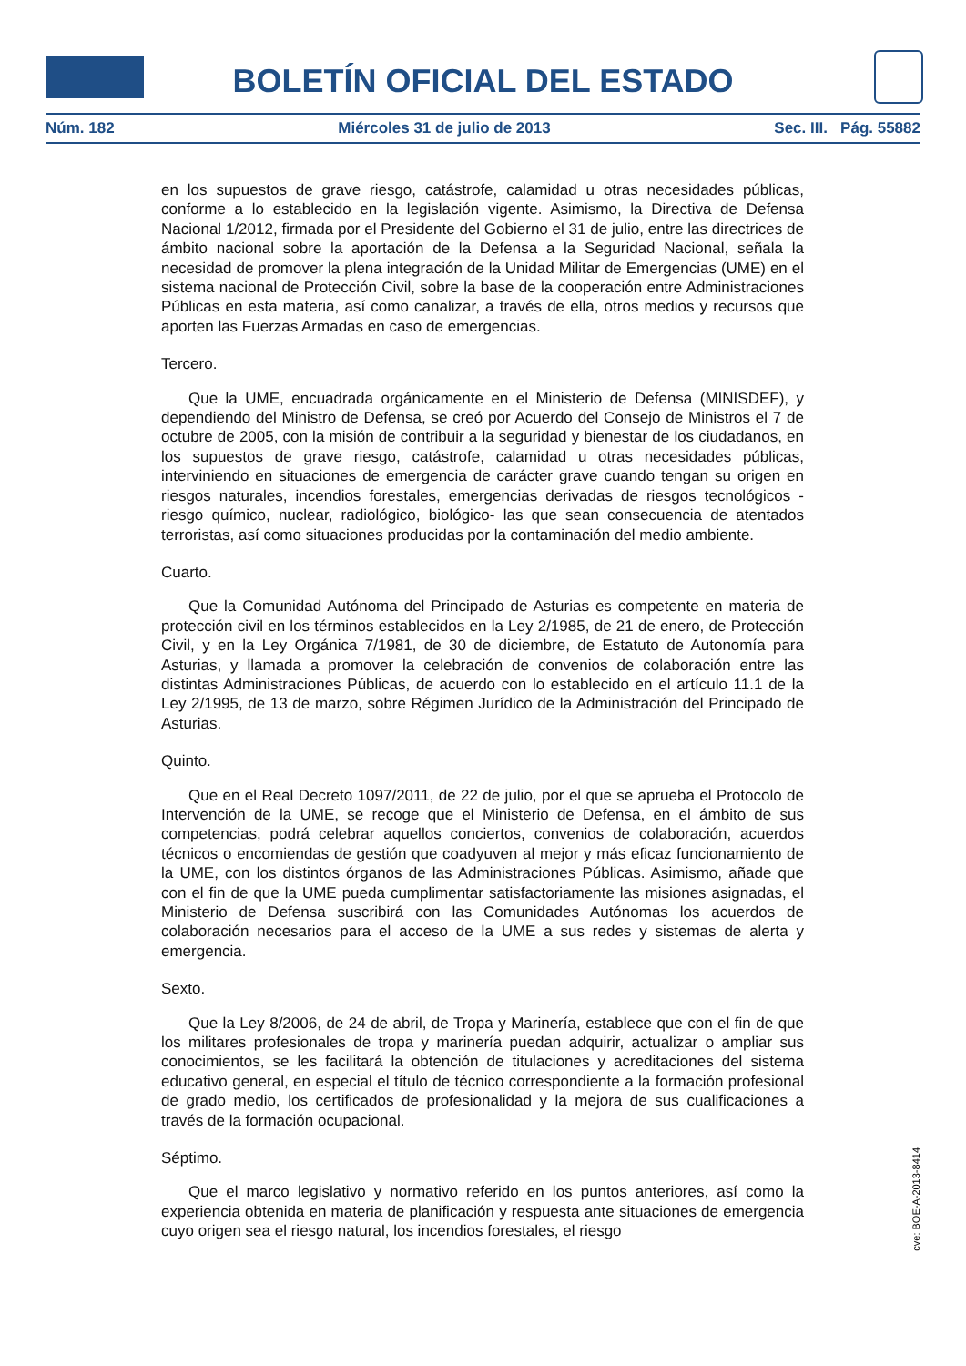BOLETÍN OFICIAL DEL ESTADO
Núm. 182 Miércoles 31 de julio de 2013 Sec. III. Pág. 55882
en los supuestos de grave riesgo, catástrofe, calamidad u otras necesidades públicas, conforme a lo establecido en la legislación vigente. Asimismo, la Directiva de Defensa Nacional 1/2012, firmada por el Presidente del Gobierno el 31 de julio, entre las directrices de ámbito nacional sobre la aportación de la Defensa a la Seguridad Nacional, señala la necesidad de promover la plena integración de la Unidad Militar de Emergencias (UME) en el sistema nacional de Protección Civil, sobre la base de la cooperación entre Administraciones Públicas en esta materia, así como canalizar, a través de ella, otros medios y recursos que aporten las Fuerzas Armadas en caso de emergencias.
Tercero.
Que la UME, encuadrada orgánicamente en el Ministerio de Defensa (MINISDEF), y dependiendo del Ministro de Defensa, se creó por Acuerdo del Consejo de Ministros el 7 de octubre de 2005, con la misión de contribuir a la seguridad y bienestar de los ciudadanos, en los supuestos de grave riesgo, catástrofe, calamidad u otras necesidades públicas, interviniendo en situaciones de emergencia de carácter grave cuando tengan su origen en riesgos naturales, incendios forestales, emergencias derivadas de riesgos tecnológicos -riesgo químico, nuclear, radiológico, biológico- las que sean consecuencia de atentados terroristas, así como situaciones producidas por la contaminación del medio ambiente.
Cuarto.
Que la Comunidad Autónoma del Principado de Asturias es competente en materia de protección civil en los términos establecidos en la Ley 2/1985, de 21 de enero, de Protección Civil, y en la Ley Orgánica 7/1981, de 30 de diciembre, de Estatuto de Autonomía para Asturias, y llamada a promover la celebración de convenios de colaboración entre las distintas Administraciones Públicas, de acuerdo con lo establecido en el artículo 11.1 de la Ley 2/1995, de 13 de marzo, sobre Régimen Jurídico de la Administración del Principado de Asturias.
Quinto.
Que en el Real Decreto 1097/2011, de 22 de julio, por el que se aprueba el Protocolo de Intervención de la UME, se recoge que el Ministerio de Defensa, en el ámbito de sus competencias, podrá celebrar aquellos conciertos, convenios de colaboración, acuerdos técnicos o encomiendas de gestión que coadyuven al mejor y más eficaz funcionamiento de la UME, con los distintos órganos de las Administraciones Públicas. Asimismo, añade que con el fin de que la UME pueda cumplimentar satisfactoriamente las misiones asignadas, el Ministerio de Defensa suscribirá con las Comunidades Autónomas los acuerdos de colaboración necesarios para el acceso de la UME a sus redes y sistemas de alerta y emergencia.
Sexto.
Que la Ley 8/2006, de 24 de abril, de Tropa y Marinería, establece que con el fin de que los militares profesionales de tropa y marinería puedan adquirir, actualizar o ampliar sus conocimientos, se les facilitará la obtención de titulaciones y acreditaciones del sistema educativo general, en especial el título de técnico correspondiente a la formación profesional de grado medio, los certificados de profesionalidad y la mejora de sus cualificaciones a través de la formación ocupacional.
Séptimo.
Que el marco legislativo y normativo referido en los puntos anteriores, así como la experiencia obtenida en materia de planificación y respuesta ante situaciones de emergencia cuyo origen sea el riesgo natural, los incendios forestales, el riesgo
cve: BOE-A-2013-8414